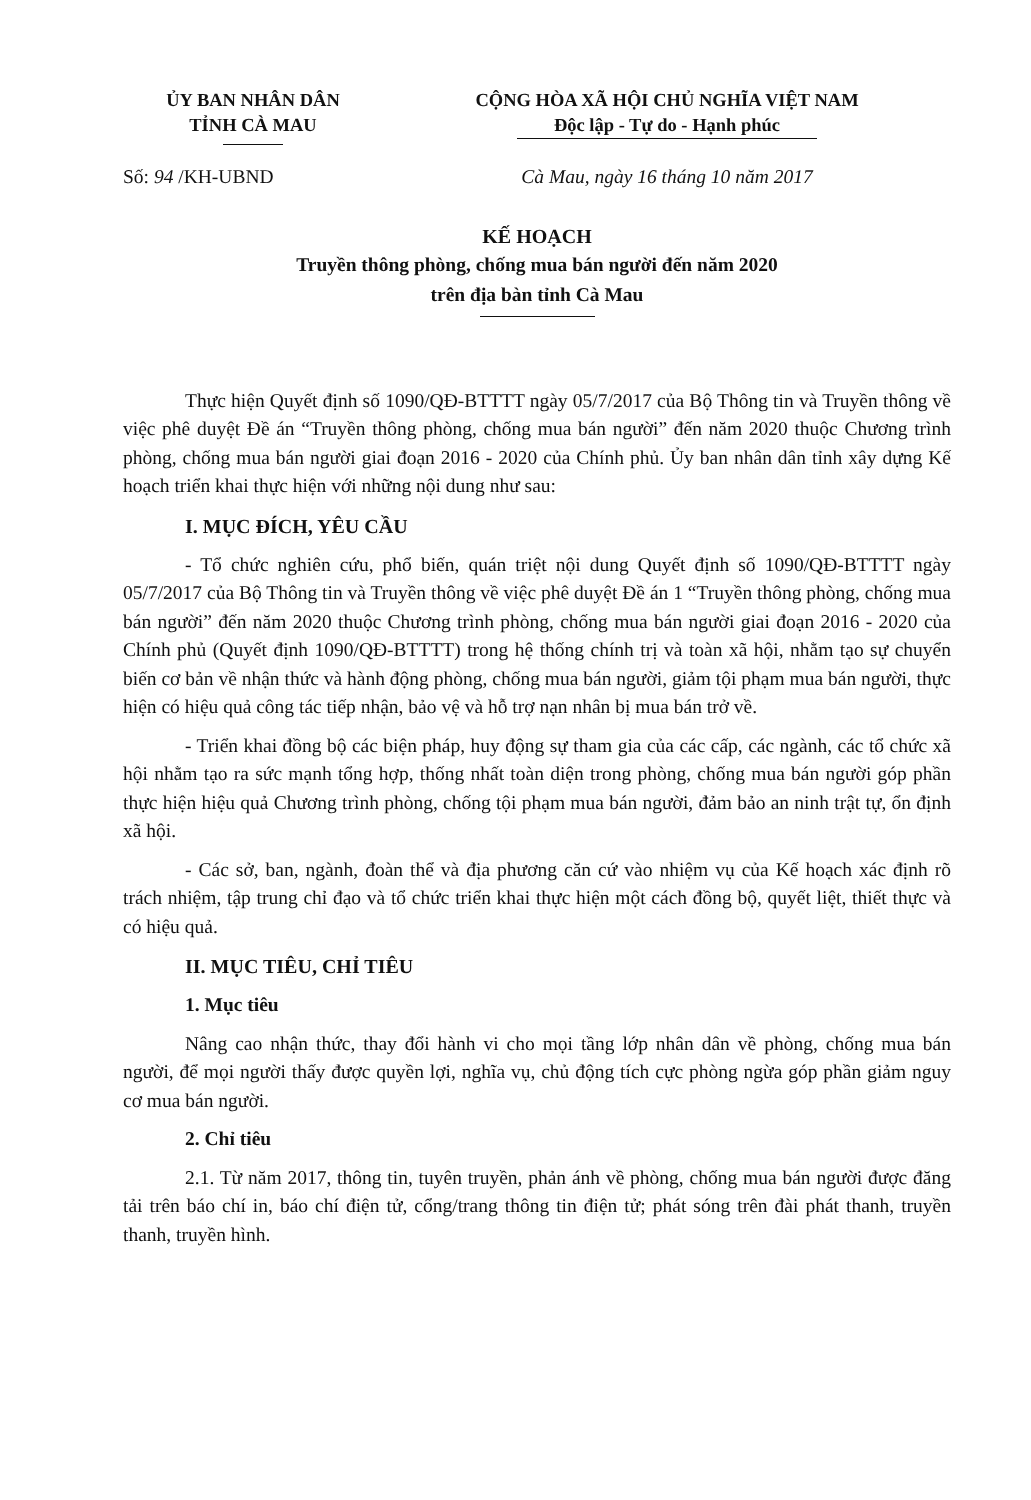ỦY BAN NHÂN DÂN
TỈNH CÀ MAU
CỘNG HÒA XÃ HỘI CHỦ NGHĨA VIỆT NAM
Độc lập - Tự do - Hạnh phúc
Số: 94 /KH-UBND Cà Mau, ngày 16 tháng 10 năm 2017
KẾ HOẠCH
Truyền thông phòng, chống mua bán người đến năm 2020
trên địa bàn tỉnh Cà Mau
Thực hiện Quyết định số 1090/QĐ-BTTTT ngày 05/7/2017 của Bộ Thông tin và Truyền thông về việc phê duyệt Đề án “Truyền thông phòng, chống mua bán người” đến năm 2020 thuộc Chương trình phòng, chống mua bán người giai đoạn 2016 - 2020 của Chính phủ. Ủy ban nhân dân tỉnh xây dựng Kế hoạch triển khai thực hiện với những nội dung như sau:
I. MỤC ĐÍCH, YÊU CẦU
- Tổ chức nghiên cứu, phổ biến, quán triệt nội dung Quyết định số 1090/QĐ-BTTTT ngày 05/7/2017 của Bộ Thông tin và Truyền thông về việc phê duyệt Đề án 1 “Truyền thông phòng, chống mua bán người” đến năm 2020 thuộc Chương trình phòng, chống mua bán người giai đoạn 2016 - 2020 của Chính phủ (Quyết định 1090/QĐ-BTTTT) trong hệ thống chính trị và toàn xã hội, nhằm tạo sự chuyển biến cơ bản về nhận thức và hành động phòng, chống mua bán người, giảm tội phạm mua bán người, thực hiện có hiệu quả công tác tiếp nhận, bảo vệ và hỗ trợ nạn nhân bị mua bán trở về.
- Triển khai đồng bộ các biện pháp, huy động sự tham gia của các cấp, các ngành, các tổ chức xã hội nhằm tạo ra sức mạnh tổng hợp, thống nhất toàn diện trong phòng, chống mua bán người góp phần thực hiện hiệu quả Chương trình phòng, chống tội phạm mua bán người, đảm bảo an ninh trật tự, ổn định xã hội.
- Các sở, ban, ngành, đoàn thể và địa phương căn cứ vào nhiệm vụ của Kế hoạch xác định rõ trách nhiệm, tập trung chỉ đạo và tổ chức triển khai thực hiện một cách đồng bộ, quyết liệt, thiết thực và có hiệu quả.
II. MỤC TIÊU, CHỈ TIÊU
1. Mục tiêu
Nâng cao nhận thức, thay đổi hành vi cho mọi tầng lớp nhân dân về phòng, chống mua bán người, để mọi người thấy được quyền lợi, nghĩa vụ, chủ động tích cực phòng ngừa góp phần giảm nguy cơ mua bán người.
2. Chỉ tiêu
2.1. Từ năm 2017, thông tin, tuyên truyền, phản ánh về phòng, chống mua bán người được đăng tải trên báo chí in, báo chí điện tử, cổng/trang thông tin điện tử; phát sóng trên đài phát thanh, truyền thanh, truyền hình.